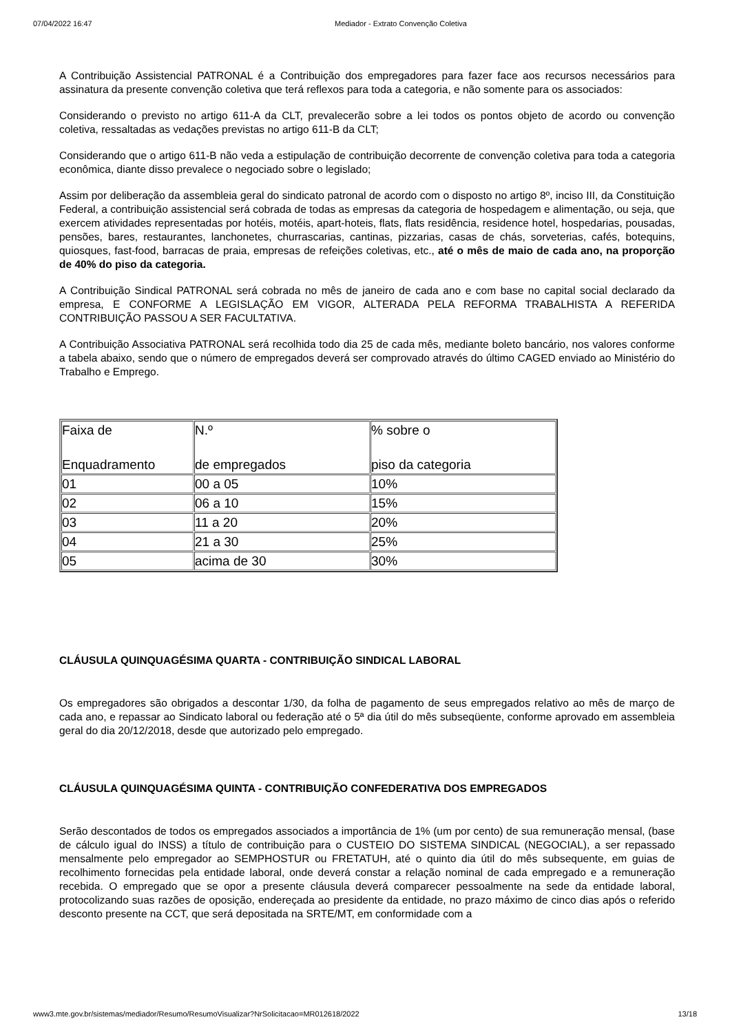07/04/2022 16:47 Mediador - Extrato Convenção Coletiva
A Contribuição Assistencial PATRONAL é a Contribuição dos empregadores para fazer face aos recursos necessários para assinatura da presente convenção coletiva que terá reflexos para toda a categoria, e não somente para os associados:
Considerando o previsto no artigo 611-A da CLT, prevalecerão sobre a lei todos os pontos objeto de acordo ou convenção coletiva, ressaltadas as vedações previstas no artigo 611-B da CLT;
Considerando que o artigo 611-B não veda a estipulação de contribuição decorrente de convenção coletiva para toda a categoria econômica, diante disso prevalece o negociado sobre o legislado;
Assim por deliberação da assembleia geral do sindicato patronal de acordo com o disposto no artigo 8º, inciso III, da Constituição Federal, a contribuição assistencial será cobrada de todas as empresas da categoria de hospedagem e alimentação, ou seja, que exercem atividades representadas por hotéis, motéis, apart-hoteis, flats, flats residência, residence hotel, hospedarias, pousadas, pensões, bares, restaurantes, lanchonetes, churrascarias, cantinas, pizzarias, casas de chás, sorveterias, cafés, botequins, quiosques, fast-food, barracas de praia, empresas de refeições coletivas, etc., até o mês de maio de cada ano, na proporção de 40% do piso da categoria.
A Contribuição Sindical PATRONAL será cobrada no mês de janeiro de cada ano e com base no capital social declarado da empresa, E CONFORME A LEGISLAÇÃO EM VIGOR, ALTERADA PELA REFORMA TRABALHISTA A REFERIDA CONTRIBUIÇÃO PASSOU A SER FACULTATIVA.
A Contribuição Associativa PATRONAL será recolhida todo dia 25 de cada mês, mediante boleto bancário, nos valores conforme a tabela abaixo, sendo que o número de empregados deverá ser comprovado através do último CAGED enviado ao Ministério do Trabalho e Emprego.
| Faixa de Enquadramento | N.º de empregados | % sobre o piso da categoria |
| 01 | 00 a 05 | 10% |
| 02 | 06 a 10 | 15% |
| 03 | 11 a 20 | 20% |
| 04 | 21 a 30 | 25% |
| 05 | acima de 30 | 30% |
CLÁUSULA QUINQUAGÉSIMA QUARTA - CONTRIBUIÇÃO SINDICAL LABORAL
Os empregadores são obrigados a descontar 1/30, da folha de pagamento de seus empregados relativo ao mês de março de cada ano, e repassar ao Sindicato laboral ou federação até o 5ª dia útil do mês subseqüente, conforme aprovado em assembleia geral do dia 20/12/2018, desde que autorizado pelo empregado.
CLÁUSULA QUINQUAGÉSIMA QUINTA - CONTRIBUIÇÃO CONFEDERATIVA DOS EMPREGADOS
Serão descontados de todos os empregados associados a importância de 1% (um por cento) de sua remuneração mensal, (base de cálculo igual do INSS) a título de contribuição para o CUSTEIO DO SISTEMA SINDICAL (NEGOCIAL), a ser repassado mensalmente pelo empregador ao SEMPHOSTUR ou FRETATUH, até o quinto dia útil do mês subsequente, em guias de recolhimento fornecidas pela entidade laboral, onde deverá constar a relação nominal de cada empregado e a remuneração recebida. O empregado que se opor a presente cláusula deverá comparecer pessoalmente na sede da entidade laboral, protocolizando suas razões de oposição, endereçada ao presidente da entidade, no prazo máximo de cinco dias após o referido desconto presente na CCT, que será depositada na SRTE/MT, em conformidade com a
www3.mte.gov.br/sistemas/mediador/Resumo/ResumoVisualizar?NrSolicitacao=MR012618/2022 13/18